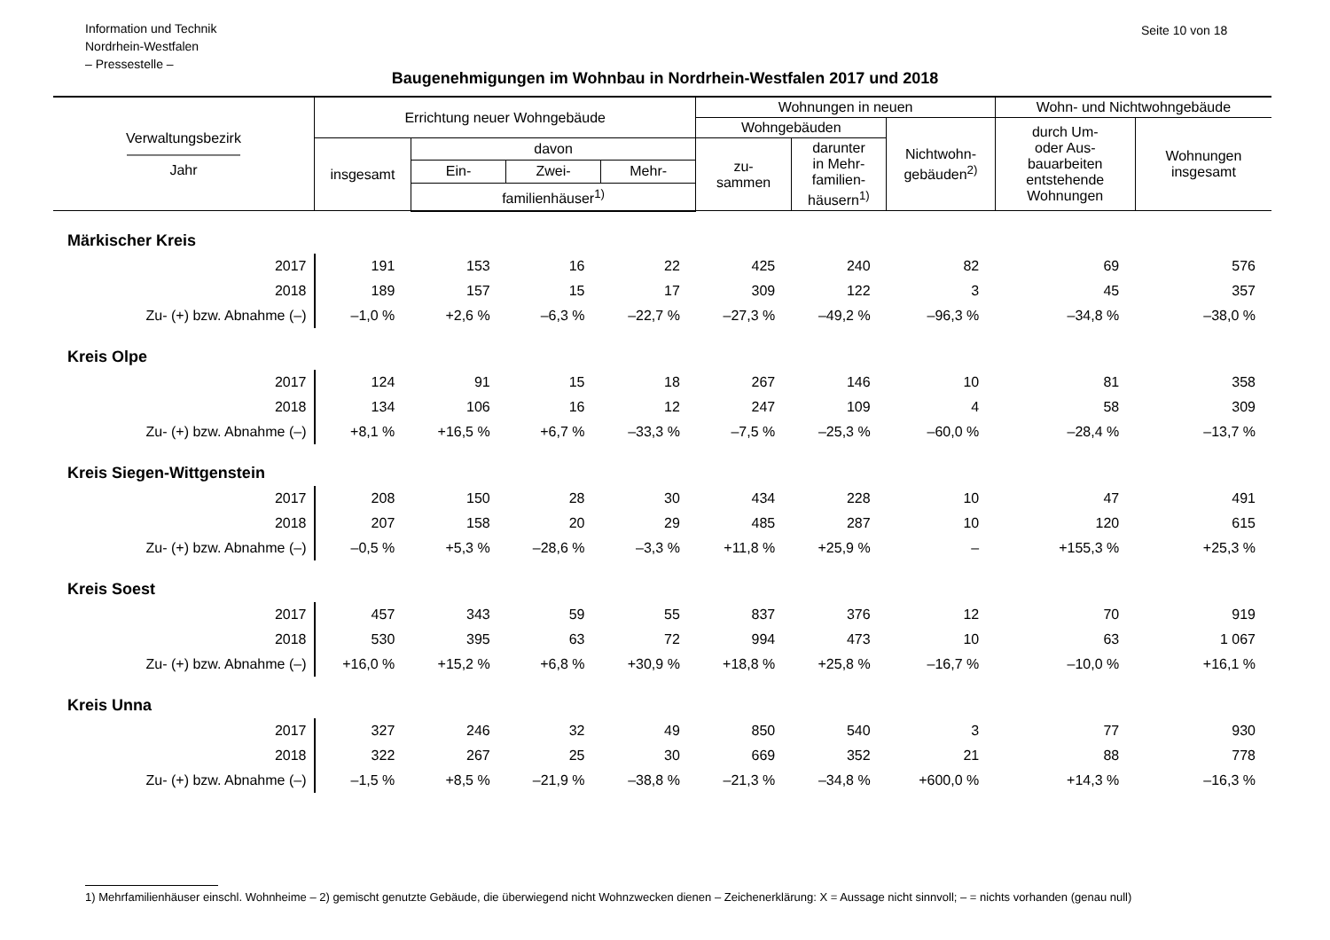Information und Technik
Nordrhein-Westfalen
– Pressestelle –
Seite 10 von 18
Baugenehmigungen im Wohnbau in Nordrhein-Westfalen 2017 und 2018
| Verwaltungsbezirk ———————— Jahr | Errichtung neuer Wohngebäude | | | | Wohnungen in neuen | | | Wohn- und Nichtwohngebäude | |
| --- | --- | --- | --- | --- | --- | --- | --- | --- | --- |
| | | | | | Wohngebäuden | | Nichtwohn- gebäuden<sup>2)</sup> | durch Um- oder Aus- bauarbeiten entstehende Wohnungen | Wohnungen insgesamt |
| | insgesamt | davon | | | zu- sammen | darunter in Mehr- familien- häusern<sup>1)</sup> | | | |
| | | Ein- | Zwei- | Mehr- | | | | | |
| | | familienhäuser<sup>1)</sup> | | | | | | | |
| Märkischer Kreis | | | | | | | | | |
| 2017 | 191 | 153 | 16 | 22 | 425 | 240 | 82 | 69 | 576 |
| 2018 | 189 | 157 | 15 | 17 | 309 | 122 | 3 | 45 | 357 |
| Zu- (+) bzw. Abnahme (–) | –1,0 % | +2,6 % | –6,3 % | –22,7 % | –27,3 % | –49,2 % | –96,3 % | –34,8 % | –38,0 % |
| Kreis Olpe | | | | | | | | | |
| 2017 | 124 | 91 | 15 | 18 | 267 | 146 | 10 | 81 | 358 |
| 2018 | 134 | 106 | 16 | 12 | 247 | 109 | 4 | 58 | 309 |
| Zu- (+) bzw. Abnahme (–) | +8,1 % | +16,5 % | +6,7 % | –33,3 % | –7,5 % | –25,3 % | –60,0 % | –28,4 % | –13,7 % |
| Kreis Siegen-Wittgenstein | | | | | | | | | |
| 2017 | 208 | 150 | 28 | 30 | 434 | 228 | 10 | 47 | 491 |
| 2018 | 207 | 158 | 20 | 29 | 485 | 287 | 10 | 120 | 615 |
| Zu- (+) bzw. Abnahme (–) | –0,5 % | +5,3 % | –28,6 % | –3,3 % | +11,8 % | +25,9 % | – | +155,3 % | +25,3 % |
| Kreis Soest | | | | | | | | | |
| 2017 | 457 | 343 | 59 | 55 | 837 | 376 | 12 | 70 | 919 |
| 2018 | 530 | 395 | 63 | 72 | 994 | 473 | 10 | 63 | 1 067 |
| Zu- (+) bzw. Abnahme (–) | +16,0 % | +15,2 % | +6,8 % | +30,9 % | +18,8 % | +25,8 % | –16,7 % | –10,0 % | +16,1 % |
| Kreis Unna | | | | | | | | | |
| 2017 | 327 | 246 | 32 | 49 | 850 | 540 | 3 | 77 | 930 |
| 2018 | 322 | 267 | 25 | 30 | 669 | 352 | 21 | 88 | 778 |
| Zu- (+) bzw. Abnahme (–) | –1,5 % | +8,5 % | –21,9 % | –38,8 % | –21,3 % | –34,8 % | +600,0 % | +14,3 % | –16,3 % |
1) Mehrfamilienhäuser einschl. Wohnheime – 2) gemischt genutzte Gebäude, die überwiegend nicht Wohnzwecken dienen – Zeichenerklärung: X = Aussage nicht sinnvoll; – = nichts vorhanden (genau null)